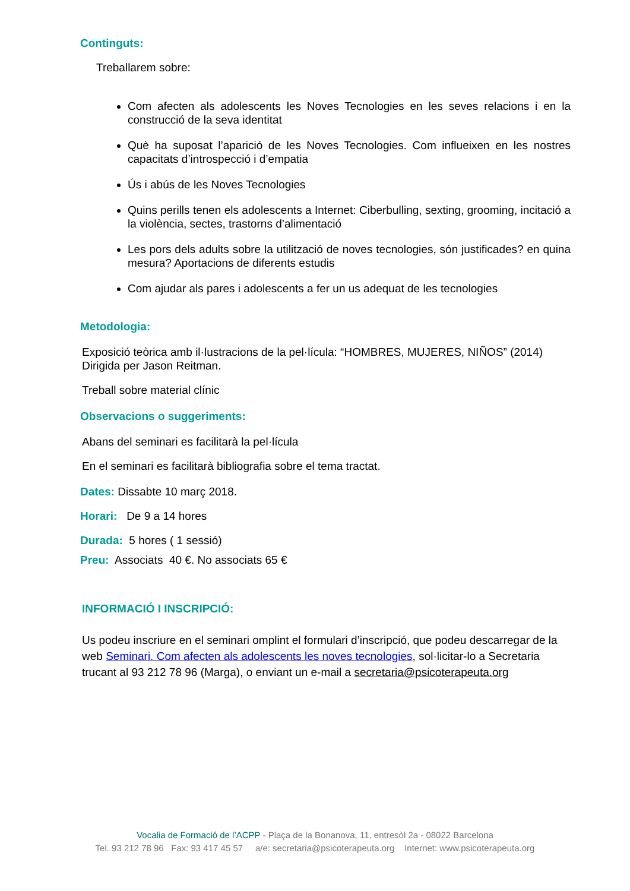Continguts:
Treballarem sobre:
Com afecten als adolescents les Noves Tecnologies en les seves relacions i en la construcció de la seva identitat
Què ha suposat l’aparició de les Noves Tecnologies. Com influeixen en les nostres capacitats d’introspecció i d’empatia
Ús i abús de les Noves Tecnologies
Quins perills tenen els adolescents a Internet: Ciberbulling, sexting, grooming, incitació a la violència, sectes, trastorns d’alimentació
Les pors dels adults sobre la utilització de noves tecnologies, són justificades? en quina mesura? Aportacions de diferents estudis
Com ajudar als pares i adolescents a fer un us adequat de les tecnologies
Metodologia:
Exposició teòrica amb il·lustracions de la pel·lícula: “HOMBRES, MUJERES, NIÑOS” (2014) Dirigida per Jason Reitman.
Treball sobre material clínic
Observacions o suggeriments:
Abans del seminari es facilitarà la pel·lícula
En el seminari es facilitarà bibliografia sobre el tema tractat.
Dates: Dissabte 10 març 2018.
Horari: De 9 a 14 hores
Durada: 5 hores ( 1 sessió)
Preu: Associats 40 €. No associats 65 €
INFORMACIÓ I INSCRIPCIÓ:
Us podeu inscriure en el seminari omplint el formulari d’inscripció, que podeu descarregar de la web Seminari. Com afecten als adolescents les noves tecnologies, sol·licitar-lo a Secretaria trucant al 93 212 78 96 (Marga), o enviant un e-mail a secretaria@psicoterapeuta.org
Vocalia de Formació de l’ACPP - Plaça de la Bonanova, 11, entresòl 2a - 08022 Barcelona
Tel. 93 212 78 96 Fax: 93 417 45 57 a/e: secretaria@psicoterapeuta.org Internet: www.psicoterapeuta.org